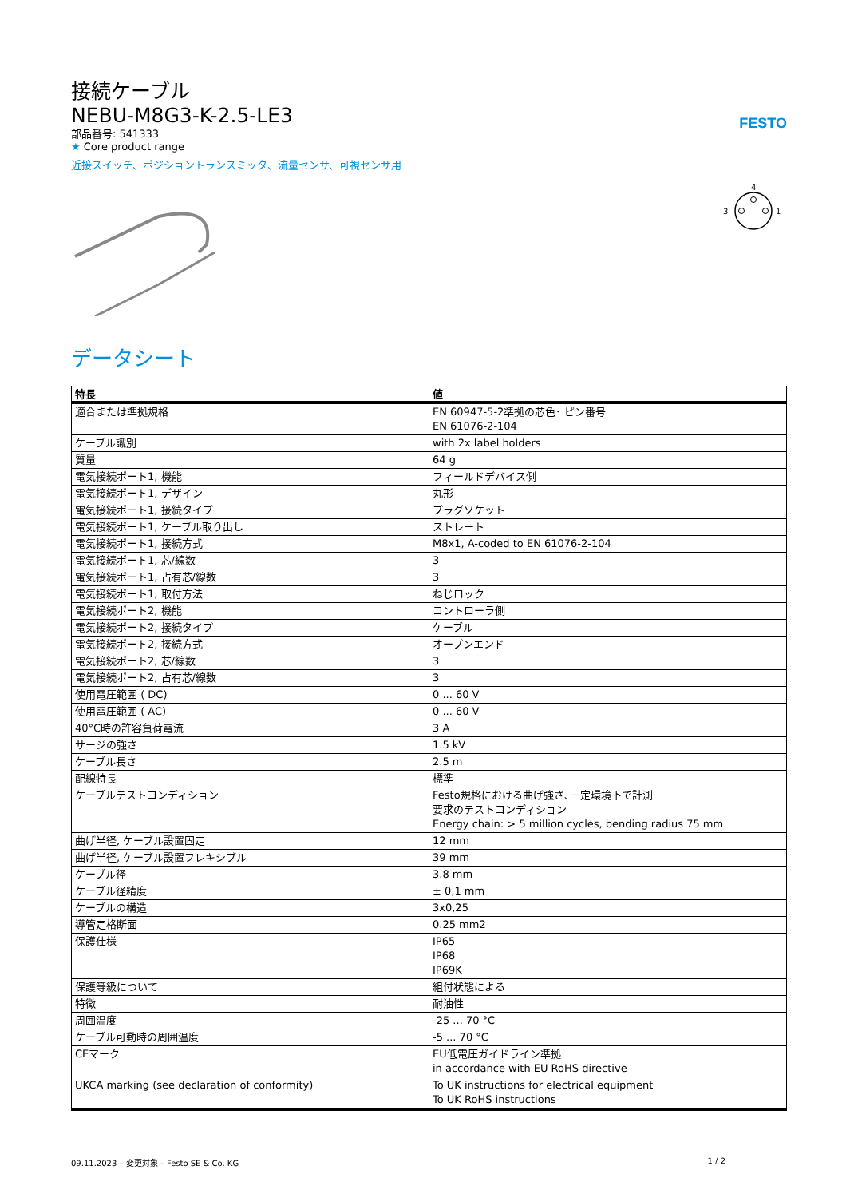接続ケーブル
NEBU-M8G3-K-2.5-LE3
部品番号: 541333
★ Core product range
近接スイッチ、ポジショントランスミッタ、流量センサ、可視センサ用
FESTO
4
3
1
データシート
| 特長 | 値 |
| --- | --- |
| 適合または準拠規格 | EN 60947-5-2準拠の芯色･ ピン番号 EN 61076-2-104 |
| ケーブル識別 | with 2x label holders |
| 質量 | 64 g |
| 電気接続ポート1, 機能 | フィールドデバイス側 |
| 電気接続ポート1, デザイン | 丸形 |
| 電気接続ポート1, 接続タイプ | プラグソケット |
| 電気接続ポート1, ケーブル取り出し | ストレート |
| 電気接続ポート1, 接続方式 | M8x1, A-coded to EN 61076-2-104 |
| 電気接続ポート1, 芯/線数 | 3 |
| 電気接続ポート1, 占有芯/線数 | 3 |
| 電気接続ポート1, 取付方法 | ねじロック |
| 電気接続ポート2, 機能 | コントローラ側 |
| 電気接続ポート2, 接続タイプ | ケーブル |
| 電気接続ポート2, 接続方式 | オープンエンド |
| 電気接続ポート2, 芯/線数 | 3 |
| 電気接続ポート2, 占有芯/線数 | 3 |
| 使用電圧範囲 ( DC) | 0 ... 60 V |
| 使用電圧範囲 ( AC) | 0 ... 60 V |
| 40°C時の許容負荷電流 | 3 A |
| サージの強さ | 1.5 kV |
| ケーブル長さ | 2.5 m |
| 配線特長 | 標準 |
| ケーブルテストコンディション | Festo規格における曲げ強さ､一定環境下で計測 要求のテストコンディション Energy chain: > 5 million cycles, bending radius 75 mm |
| 曲げ半径, ケーブル設置固定 | 12 mm |
| 曲げ半径, ケーブル設置フレキシブル | 39 mm |
| ケーブル径 | 3.8 mm |
| ケーブル径精度 | ± 0,1 mm |
| ケーブルの構造 | 3x0,25 |
| 導管定格断面 | 0.25 mm2 |
| 保護仕様 | IP65 IP68 IP69K |
| 保護等級について | 組付状態による |
| 特徴 | 耐油性 |
| 周囲温度 | -25 ... 70 °C |
| ケーブル可動時の周囲温度 | -5 ... 70 °C |
| CEマーク | EU低電圧ガイドライン準拠 in accordance with EU RoHS directive |
| UKCA marking (see declaration of conformity) | To UK instructions for electrical equipment To UK RoHS instructions |
09.11.2023 – 変更対象 – Festo SE & Co. KG 1 / 2